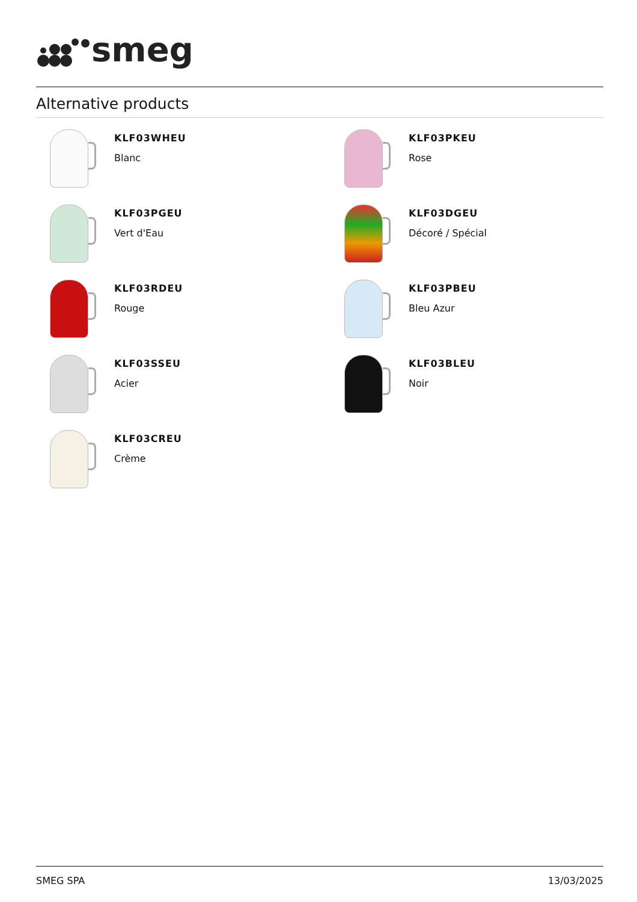smeg
Alternative products
KLF03WHEU
Blanc
KLF03PKEU
Rose
KLF03PGEU
Vert d'Eau
KLF03DGEU
Décoré / Spécial
KLF03RDEU
Rouge
KLF03PBEU
Bleu Azur
KLF03SSEU
Acier
KLF03BLEU
Noir
KLF03CREU
Crème
SMEG SPA 13/03/2025